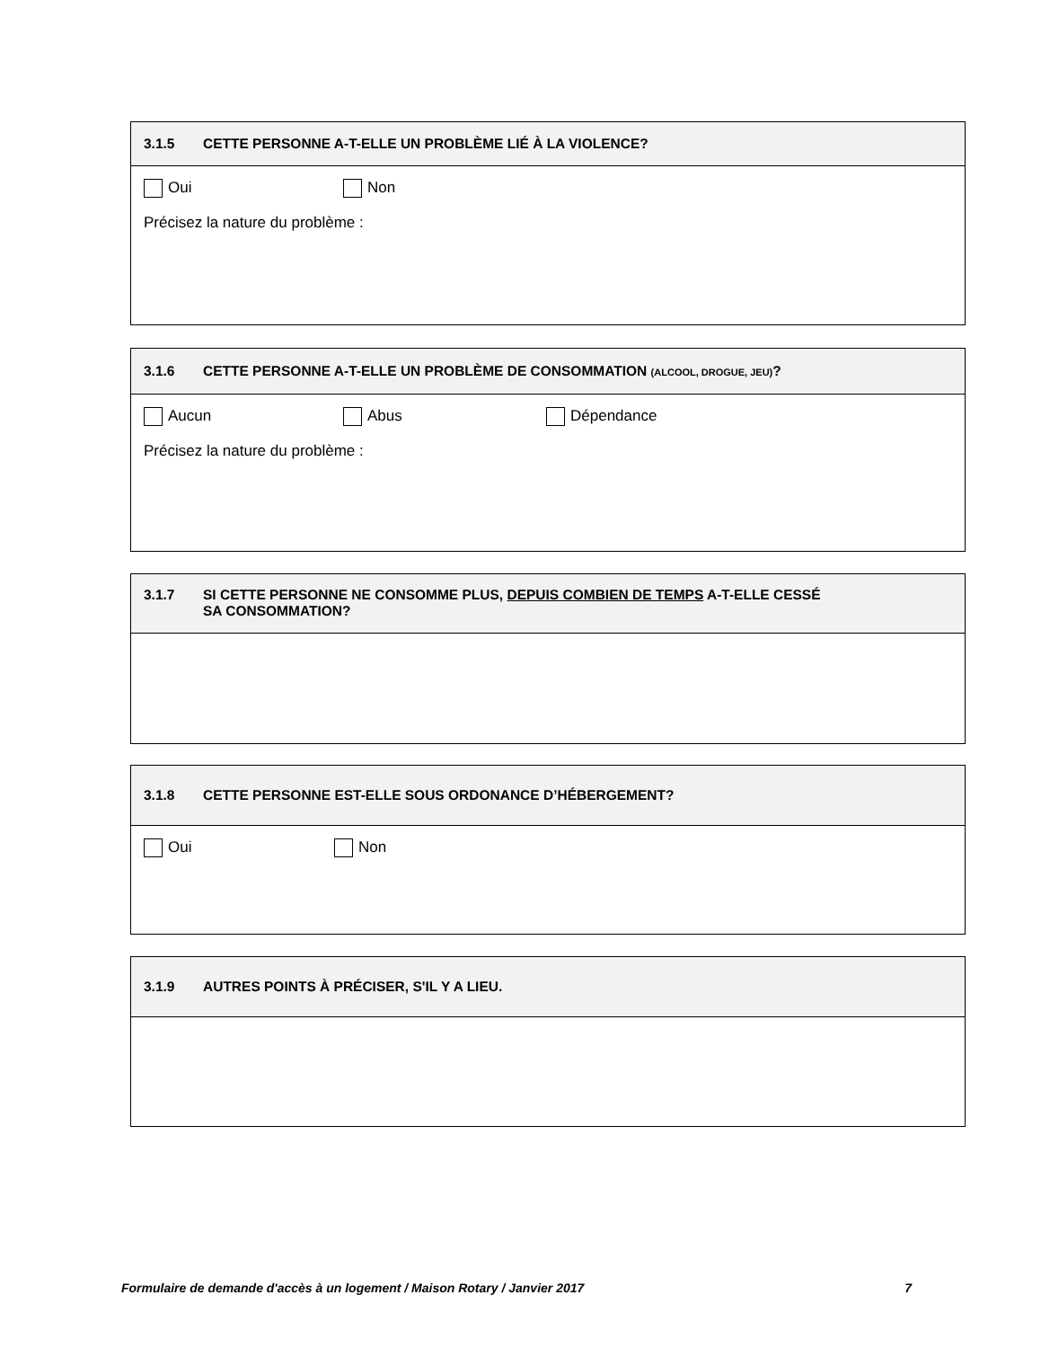3.1.5 CETTE PERSONNE A-T-ELLE UN PROBLÈME LIÉ À LA VIOLENCE?
Oui Non
Précisez la nature du problème :
3.1.6 CETTE PERSONNE A-T-ELLE UN PROBLÈME DE CONSOMMATION (ALCOOL, DROGUE, JEU)?
Aucun Abus Dépendance
Précisez la nature du problème :
3.1.7 SI CETTE PERSONNE NE CONSOMME PLUS, DEPUIS COMBIEN DE TEMPS A-T-ELLE CESSÉ
SA CONSOMMATION?
3.1.8 CETTE PERSONNE EST-ELLE SOUS ORDONANCE D’HÉBERGEMENT?
Oui Non
3.1.9 AUTRES POINTS À PRÉCISER, S'IL Y A LIEU.
Formulaire de demande d'accès à un logement / Maison Rotary / Janvier 2017 7